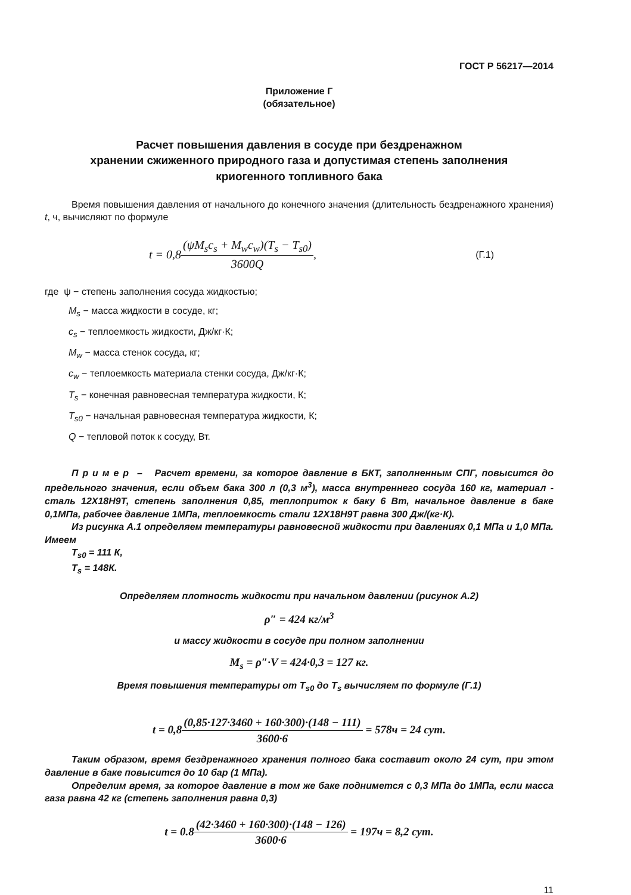ГОСТ Р 56217—2014
Приложение Г
(обязательное)
Расчет повышения давления в сосуде при бездренажном
хранении сжиженного природного газа и допустимая степень заполнения
криогенного топливного бака
Время повышения давления от начального до конечного значения (длительность бездренажного хранения) t, ч, вычисляют по формуле
t = 0,8 (ψM<sub>s</sub>c<sub>s</sub> + M<sub>w</sub>c<sub>w</sub>)(T<sub>s</sub> − T<sub>s0</sub>) 3600Q, (Г.1)
где ψ − степень заполнения сосуда жидкостью;
M<sub>s</sub> − масса жидкости в сосуде, кг;
c<sub>s</sub> − теплоемкость жидкости, Дж/кг·К;
M<sub>w</sub> − масса стенок сосуда, кг;
c<sub>w</sub> − теплоемкость материала стенки сосуда, Дж/кг·К;
T<sub>s</sub> − конечная равновесная температура жидкости, К;
T<sub>s0</sub> − начальная равновесная температура жидкости, К;
Q − тепловой поток к сосуду, Вт.
П р и м е р – Расчет времени, за которое давление в БКТ, заполненным СПГ, повысится до предельного значения, если объем бака 300 л (0,3 м<sup>3</sup>), масса внутреннего сосуда 160 кг, материал - сталь 12Х18Н9Т, степень заполнения 0,85, теплоприток к баку 6 Вт, начальное давление в баке 0,1МПа, рабочее давление 1МПа, теплоемкость стали 12Х18Н9Т равна 300 Дж/(кг·К).
Из рисунка А.1 определяем температуры равновесной жидкости при давлениях 0,1 МПа и 1,0 МПа. Имеем
T<sub>s0</sub> = 111 К,
T<sub>s</sub> = 148К.
Определяем плотность жидкости при начальном давлении (рисунок А.2)
ρ″ = 424 кг/м<sup>3</sup>
и массу жидкости в сосуде при полном заполнении
M<sub>s</sub> = ρ″·V = 424·0,3 = 127 кг.
Время повышения температуры от T<sub>s0</sub> до T<sub>s</sub> вычисляем по формуле (Г.1)
t = 0,8(0,85·127·3460 + 160·300)·(148 − 111) 3600·6 = 578ч = 24 сут.
Таким образом, время бездренажного хранения полного бака составит около 24 сут, при этом давление в баке повысится до 10 бар (1 МПа).
Определим время, за которое давление в том же баке поднимется с 0,3 МПа до 1МПа, если масса газа равна 42 кг (степень заполнения равна 0,3)
t = 0.8(42·3460 + 160·300)·(148 − 126) 3600·6 = 197ч = 8,2 сут.
11